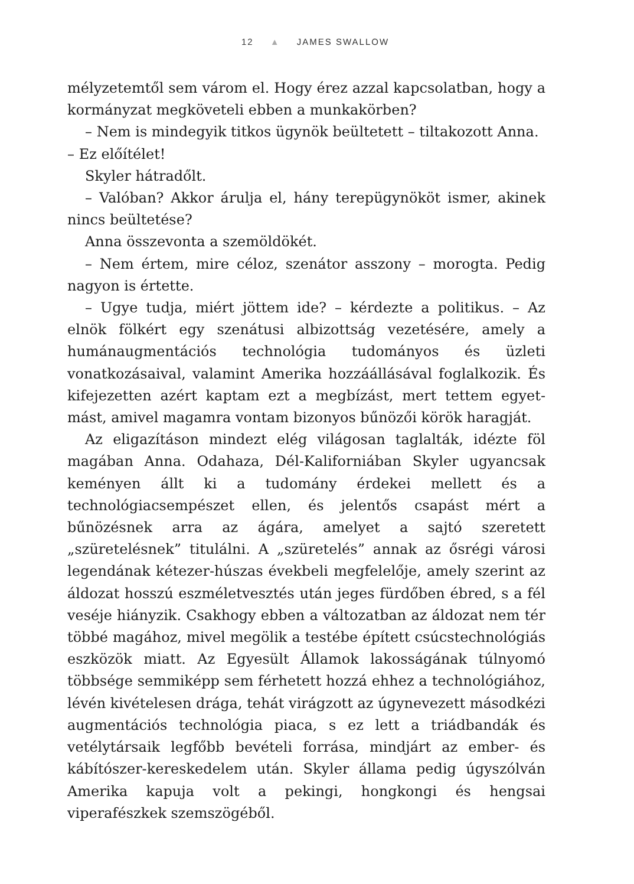12 ▲ JAMES SWALLOW
mélyzetemtől sem várom el. Hogy érez azzal kapcsolatban, hogy a kormányzat megköveteli ebben a munkakörben?
– Nem is mindegyik titkos ügynök beültetett – tiltakozott Anna.
– Ez előítélet!
Skyler hátradőlt.
– Valóban? Akkor árulja el, hány terepügynököt ismer, akinek nincs beültetése?
Anna összevonta a szemöldökét.
– Nem értem, mire céloz, szenátor asszony – morogta. Pedig nagyon is értette.
– Ugye tudja, miért jöttem ide? – kérdezte a politikus. – Az elnök fölkért egy szenátusi albizottság vezetésére, amely a humánaugmentációs technológia tudományos és üzleti vonatkozásaival, valamint Amerika hozzáállásával foglalkozik. És kifejezetten azért kaptam ezt a megbízást, mert tettem egyet-mást, amivel magamra vontam bizonyos bűnözői körök haragját.
Az eligazításon mindezt elég világosan taglalták, idézte föl magában Anna. Odahaza, Dél-Kaliforniában Skyler ugyancsak keményen állt ki a tudomány érdekei mellett és a technológiacsempészet ellen, és jelentős csapást mért a bűnözésnek arra az ágára, amelyet a sajtó szeretett „szüretelésnek” titulálni. A „szüretelés” annak az ősrégi városi legendának kétezer-húszas évekbeli megfelelője, amely szerint az áldozat hosszú eszméletvesztés után jeges fürdőben ébred, s a fél veséje hiányzik. Csakhogy ebben a változatban az áldozat nem tér többé magához, mivel megölik a testébe épített csúcstechnológiás eszközök miatt. Az Egyesült Államok lakosságának túlnyomó többsége semmiképp sem férhetett hozzá ehhez a technológiához, lévén kivételesen drága, tehát virágzott az úgynevezett másodkézi augmentációs technológia piaca, s ez lett a triádbandák és vetélytársaik legfőbb bevételi forrása, mindjárt az ember- és kábítószer-kereskedelem után. Skyler állama pedig úgyszólván Amerika kapuja volt a pekingi, hongkongi és hengsai viperafészkek szemszögéből.